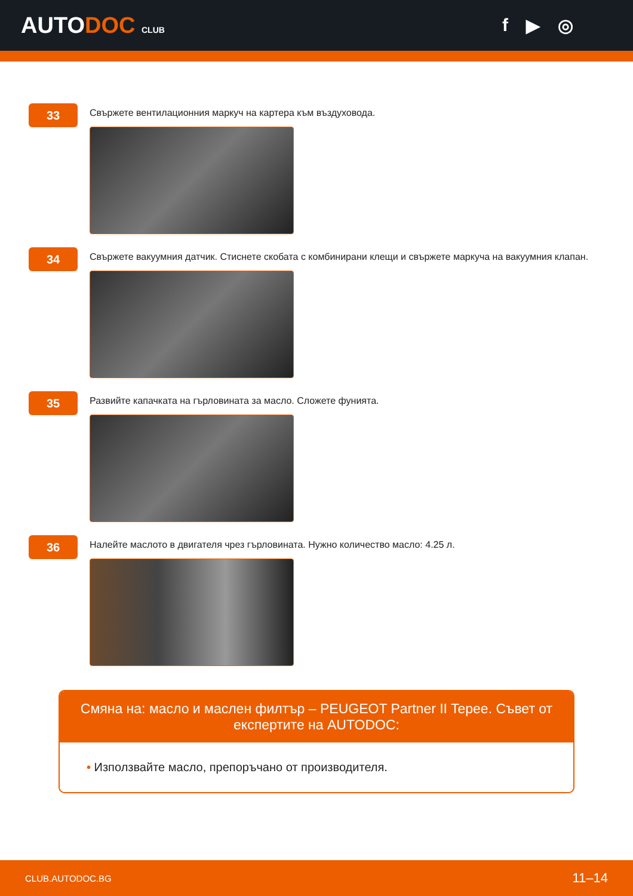AUTODOC CLUB
f ▶ ◎
33
Свържете вентилационния маркуч на картера към въздуховода.
34
Свържете вакуумния датчик. Стиснете скобата с комбинирани клещи и свържете маркуча на вакуумния клапан.
35
Развийте капачката на гърловината за масло. Сложете фунията.
36
Налейте маслото в двигателя чрез гърловината. Нужно количество масло: 4.25 л.
Смяна на: масло и маслен филтър – PEUGEOT Partner II Tepee. Съвет от експертите на AUTODOC:
• Използвайте масло, препоръчано от производителя.
CLUB.AUTODOC.BG 11–14